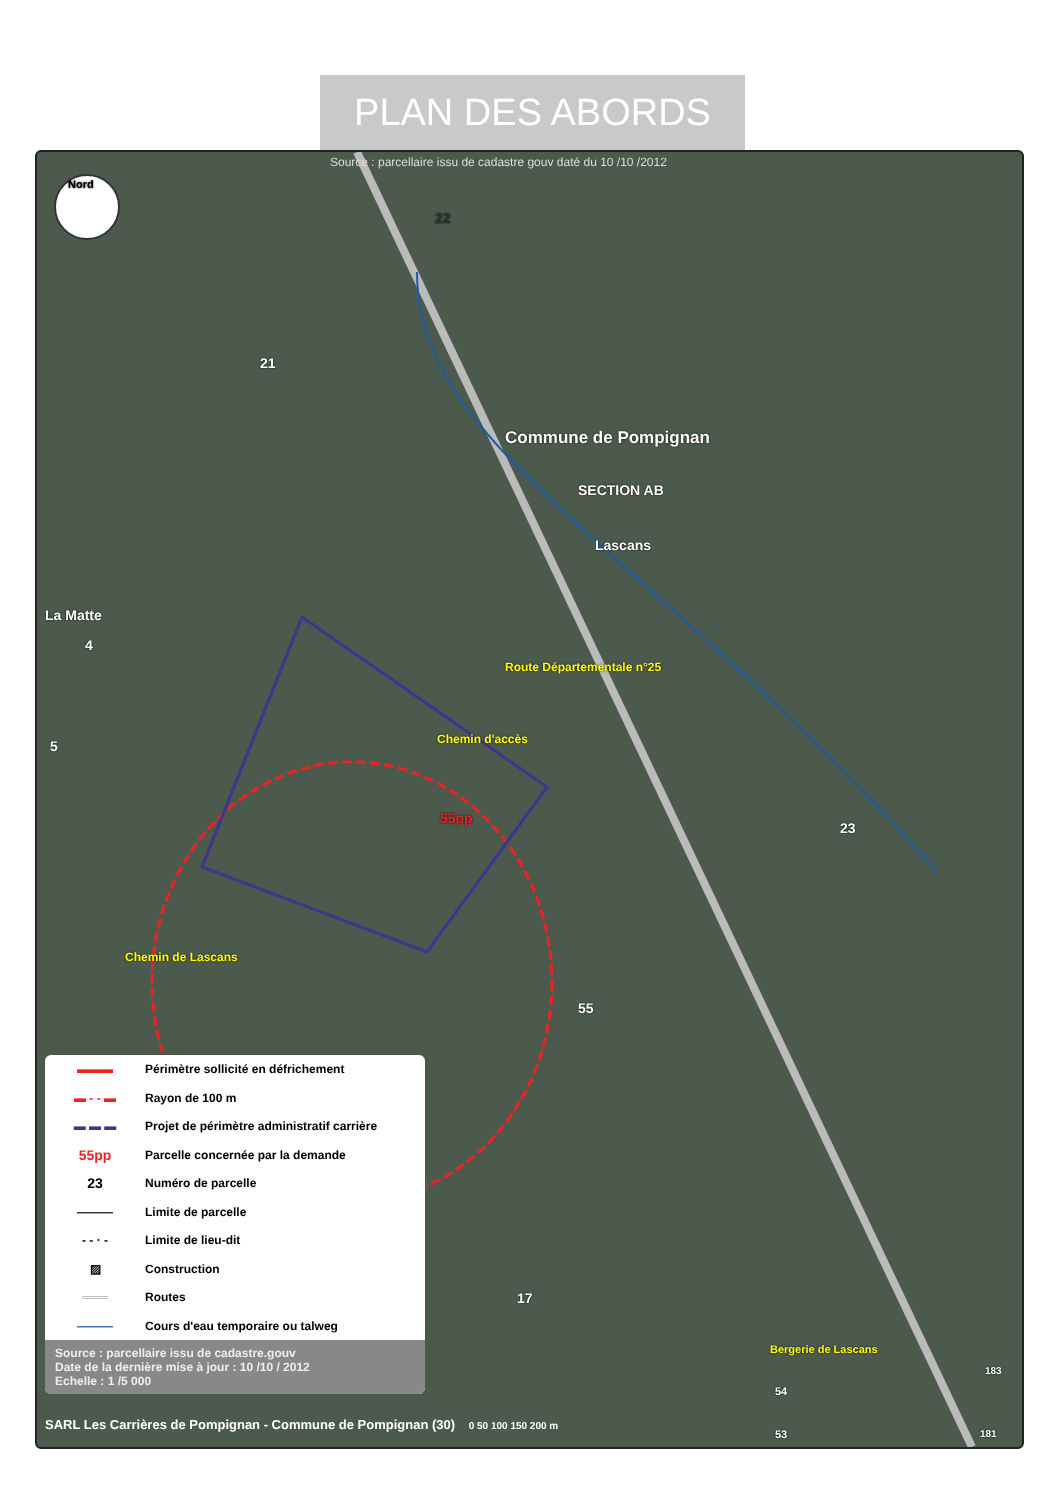PLAN DES ABORDS
Source : parcellaire issu de cadastre gouv daté du 10 /10 /2012
Nord
21
22
Commune de Pompignan
SECTION AB
Lascans
La Matte
4
5
Route Départementale n°25
Chemin d'accès
55pp
23
Chemin de Lascans
55
17
Bergerie de Lascans
54
53
183
181
▬▬▬
Périmètre sollicité en défrichement
▬ ‑ ‑ ▬
Rayon de 100 m
▬ ▬ ▬
Projet de périmètre administratif carrière
55pp
Parcelle concernée par la demande
23
Numéro de parcelle
———
Limite de parcelle
‑ ‑ · ‑
Limite de lieu-dit
▨
Construction
═══
Routes
———
Cours d'eau temporaire ou talweg
Source : parcellaire issu de cadastre.gouv
Date de la dernière mise à jour : 10 /10 / 2012
Echelle : 1 /5 000
SARL Les Carrières de Pompignan - Commune de Pompignan (30) 0 50 100 150 200 m